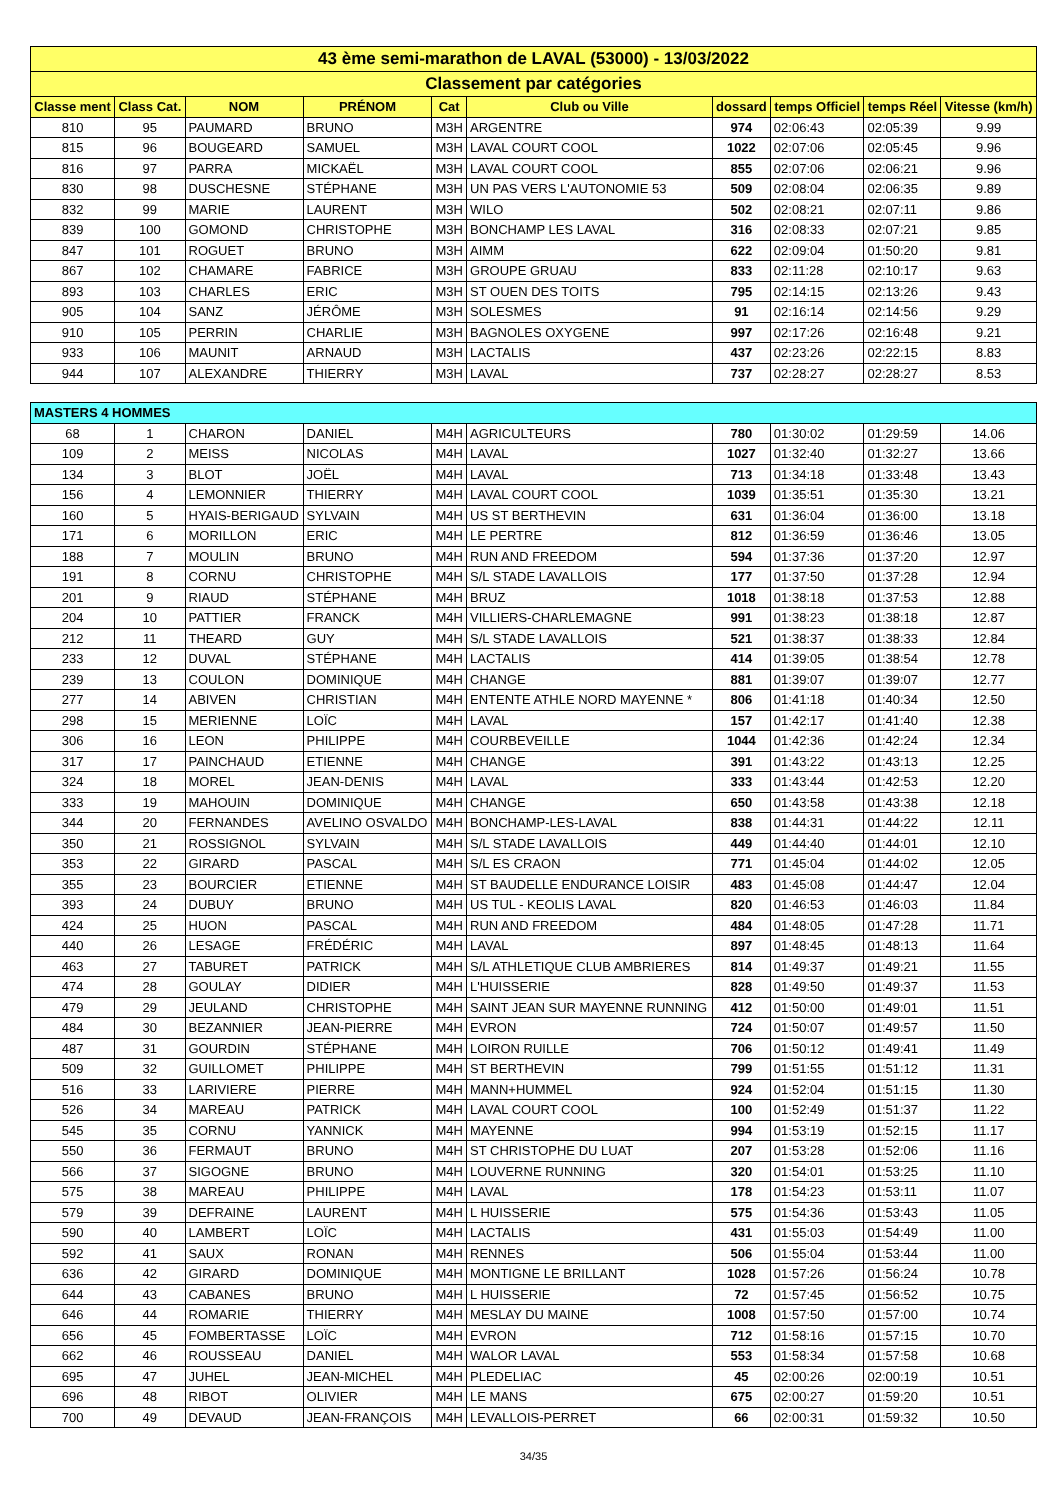| 43 ème semi-marathon de LAVAL (53000) - 13/03/2022 | | | | | | | | | |
| Classement par catégories | | | | | | | | | |
| Classe ment | Class Cat. | NOM | PRÉNOM | Cat | Club ou Ville | dossard | temps Officiel | temps Réel | Vitesse (km/h) |
| 810 | 95 | PAUMARD | BRUNO | M3H | ARGENTRE | 974 | 02:06:43 | 02:05:39 | 9.99 |
| 815 | 96 | BOUGEARD | SAMUEL | M3H | LAVAL COURT COOL | 1022 | 02:07:06 | 02:05:45 | 9.96 |
| 816 | 97 | PARRA | MICKAËL | M3H | LAVAL COURT COOL | 855 | 02:07:06 | 02:06:21 | 9.96 |
| 830 | 98 | DUSCHESNE | STÉPHANE | M3H | UN PAS VERS L'AUTONOMIE 53 | 509 | 02:08:04 | 02:06:35 | 9.89 |
| 832 | 99 | MARIE | LAURENT | M3H | WILO | 502 | 02:08:21 | 02:07:11 | 9.86 |
| 839 | 100 | GOMOND | CHRISTOPHE | M3H | BONCHAMP LES LAVAL | 316 | 02:08:33 | 02:07:21 | 9.85 |
| 847 | 101 | ROGUET | BRUNO | M3H | AIMM | 622 | 02:09:04 | 01:50:20 | 9.81 |
| 867 | 102 | CHAMARE | FABRICE | M3H | GROUPE GRUAU | 833 | 02:11:28 | 02:10:17 | 9.63 |
| 893 | 103 | CHARLES | ERIC | M3H | ST OUEN DES TOITS | 795 | 02:14:15 | 02:13:26 | 9.43 |
| 905 | 104 | SANZ | JÉRÔME | M3H | SOLESMES | 91 | 02:16:14 | 02:14:56 | 9.29 |
| 910 | 105 | PERRIN | CHARLIE | M3H | BAGNOLES OXYGENE | 997 | 02:17:26 | 02:16:48 | 9.21 |
| 933 | 106 | MAUNIT | ARNAUD | M3H | LACTALIS | 437 | 02:23:26 | 02:22:15 | 8.83 |
| 944 | 107 | ALEXANDRE | THIERRY | M3H | LAVAL | 737 | 02:28:27 | 02:28:27 | 8.53 |
| MASTERS 4 HOMMES | | | | | | | | | |
| 68 | 1 | CHARON | DANIEL | M4H | AGRICULTEURS | 780 | 01:30:02 | 01:29:59 | 14.06 |
| 109 | 2 | MEISS | NICOLAS | M4H | LAVAL | 1027 | 01:32:40 | 01:32:27 | 13.66 |
| 134 | 3 | BLOT | JOËL | M4H | LAVAL | 713 | 01:34:18 | 01:33:48 | 13.43 |
| 156 | 4 | LEMONNIER | THIERRY | M4H | LAVAL COURT COOL | 1039 | 01:35:51 | 01:35:30 | 13.21 |
| 160 | 5 | HYAIS-BERIGAUD | SYLVAIN | M4H | US ST BERTHEVIN | 631 | 01:36:04 | 01:36:00 | 13.18 |
| 171 | 6 | MORILLON | ERIC | M4H | LE PERTRE | 812 | 01:36:59 | 01:36:46 | 13.05 |
| 188 | 7 | MOULIN | BRUNO | M4H | RUN AND FREEDOM | 594 | 01:37:36 | 01:37:20 | 12.97 |
| 191 | 8 | CORNU | CHRISTOPHE | M4H | S/L STADE LAVALLOIS | 177 | 01:37:50 | 01:37:28 | 12.94 |
| 201 | 9 | RIAUD | STÉPHANE | M4H | BRUZ | 1018 | 01:38:18 | 01:37:53 | 12.88 |
| 204 | 10 | PATTIER | FRANCK | M4H | VILLIERS-CHARLEMAGNE | 991 | 01:38:23 | 01:38:18 | 12.87 |
| 212 | 11 | THEARD | GUY | M4H | S/L STADE LAVALLOIS | 521 | 01:38:37 | 01:38:33 | 12.84 |
| 233 | 12 | DUVAL | STÉPHANE | M4H | LACTALIS | 414 | 01:39:05 | 01:38:54 | 12.78 |
| 239 | 13 | COULON | DOMINIQUE | M4H | CHANGE | 881 | 01:39:07 | 01:39:07 | 12.77 |
| 277 | 14 | ABIVEN | CHRISTIAN | M4H | ENTENTE ATHLE NORD MAYENNE * | 806 | 01:41:18 | 01:40:34 | 12.50 |
| 298 | 15 | MERIENNE | LOÏC | M4H | LAVAL | 157 | 01:42:17 | 01:41:40 | 12.38 |
| 306 | 16 | LEON | PHILIPPE | M4H | COURBEVEILLE | 1044 | 01:42:36 | 01:42:24 | 12.34 |
| 317 | 17 | PAINCHAUD | ETIENNE | M4H | CHANGE | 391 | 01:43:22 | 01:43:13 | 12.25 |
| 324 | 18 | MOREL | JEAN-DENIS | M4H | LAVAL | 333 | 01:43:44 | 01:42:53 | 12.20 |
| 333 | 19 | MAHOUIN | DOMINIQUE | M4H | CHANGE | 650 | 01:43:58 | 01:43:38 | 12.18 |
| 344 | 20 | FERNANDES | AVELINO OSVALDO | M4H | BONCHAMP-LES-LAVAL | 838 | 01:44:31 | 01:44:22 | 12.11 |
| 350 | 21 | ROSSIGNOL | SYLVAIN | M4H | S/L STADE LAVALLOIS | 449 | 01:44:40 | 01:44:01 | 12.10 |
| 353 | 22 | GIRARD | PASCAL | M4H | S/L ES CRAON | 771 | 01:45:04 | 01:44:02 | 12.05 |
| 355 | 23 | BOURCIER | ETIENNE | M4H | ST BAUDELLE ENDURANCE LOISIR | 483 | 01:45:08 | 01:44:47 | 12.04 |
| 393 | 24 | DUBUY | BRUNO | M4H | US TUL - KEOLIS LAVAL | 820 | 01:46:53 | 01:46:03 | 11.84 |
| 424 | 25 | HUON | PASCAL | M4H | RUN AND FREEDOM | 484 | 01:48:05 | 01:47:28 | 11.71 |
| 440 | 26 | LESAGE | FRÉDÉRIC | M4H | LAVAL | 897 | 01:48:45 | 01:48:13 | 11.64 |
| 463 | 27 | TABURET | PATRICK | M4H | S/L ATHLETIQUE CLUB AMBRIERES | 814 | 01:49:37 | 01:49:21 | 11.55 |
| 474 | 28 | GOULAY | DIDIER | M4H | L'HUISSERIE | 828 | 01:49:50 | 01:49:37 | 11.53 |
| 479 | 29 | JEULAND | CHRISTOPHE | M4H | SAINT JEAN SUR MAYENNE RUNNING | 412 | 01:50:00 | 01:49:01 | 11.51 |
| 484 | 30 | BEZANNIER | JEAN-PIERRE | M4H | EVRON | 724 | 01:50:07 | 01:49:57 | 11.50 |
| 487 | 31 | GOURDIN | STÉPHANE | M4H | LOIRON RUILLE | 706 | 01:50:12 | 01:49:41 | 11.49 |
| 509 | 32 | GUILLOMET | PHILIPPE | M4H | ST BERTHEVIN | 799 | 01:51:55 | 01:51:12 | 11.31 |
| 516 | 33 | LARIVIERE | PIERRE | M4H | MANN+HUMMEL | 924 | 01:52:04 | 01:51:15 | 11.30 |
| 526 | 34 | MAREAU | PATRICK | M4H | LAVAL COURT COOL | 100 | 01:52:49 | 01:51:37 | 11.22 |
| 545 | 35 | CORNU | YANNICK | M4H | MAYENNE | 994 | 01:53:19 | 01:52:15 | 11.17 |
| 550 | 36 | FERMAUT | BRUNO | M4H | ST CHRISTOPHE DU LUAT | 207 | 01:53:28 | 01:52:06 | 11.16 |
| 566 | 37 | SIGOGNE | BRUNO | M4H | LOUVERNE RUNNING | 320 | 01:54:01 | 01:53:25 | 11.10 |
| 575 | 38 | MAREAU | PHILIPPE | M4H | LAVAL | 178 | 01:54:23 | 01:53:11 | 11.07 |
| 579 | 39 | DEFRAINE | LAURENT | M4H | L HUISSERIE | 575 | 01:54:36 | 01:53:43 | 11.05 |
| 590 | 40 | LAMBERT | LOÏC | M4H | LACTALIS | 431 | 01:55:03 | 01:54:49 | 11.00 |
| 592 | 41 | SAUX | RONAN | M4H | RENNES | 506 | 01:55:04 | 01:53:44 | 11.00 |
| 636 | 42 | GIRARD | DOMINIQUE | M4H | MONTIGNE LE BRILLANT | 1028 | 01:57:26 | 01:56:24 | 10.78 |
| 644 | 43 | CABANES | BRUNO | M4H | L HUISSERIE | 72 | 01:57:45 | 01:56:52 | 10.75 |
| 646 | 44 | ROMARIE | THIERRY | M4H | MESLAY DU MAINE | 1008 | 01:57:50 | 01:57:00 | 10.74 |
| 656 | 45 | FOMBERTASSE | LOÏC | M4H | EVRON | 712 | 01:58:16 | 01:57:15 | 10.70 |
| 662 | 46 | ROUSSEAU | DANIEL | M4H | WALOR LAVAL | 553 | 01:58:34 | 01:57:58 | 10.68 |
| 695 | 47 | JUHEL | JEAN-MICHEL | M4H | PLEDELIAC | 45 | 02:00:26 | 02:00:19 | 10.51 |
| 696 | 48 | RIBOT | OLIVIER | M4H | LE MANS | 675 | 02:00:27 | 01:59:20 | 10.51 |
| 700 | 49 | DEVAUD | JEAN-FRANÇOIS | M4H | LEVALLOIS-PERRET | 66 | 02:00:31 | 01:59:32 | 10.50 |
34/35